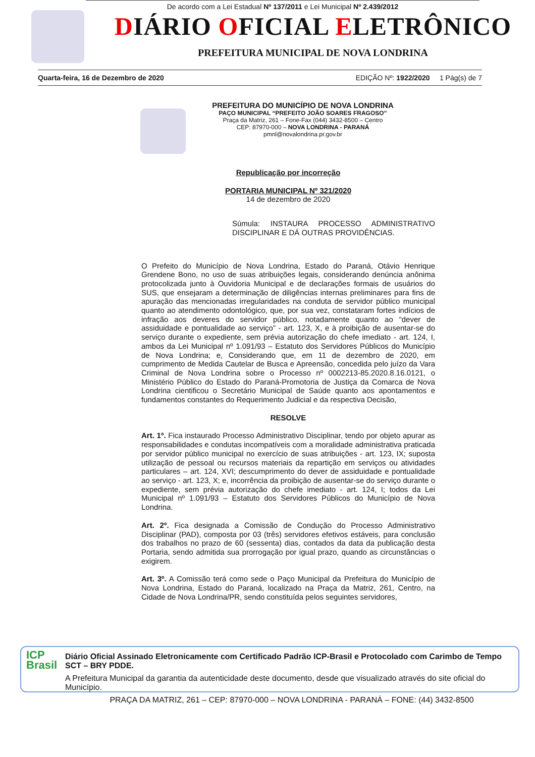De acordo com a Lei Estadual Nº 137/2011 e Lei Municipal Nº 2.439/2012
DIÁRIO OFICIAL ELETRÔNICO
PREFEITURA MUNICIPAL DE NOVA LONDRINA
Quarta-feira, 16 de Dezembro de 2020 EDIÇÃO Nº: 1922/2020 1 Pág(s) de 7
PREFEITURA DO MUNICÍPIO DE NOVA LONDRINA
PAÇO MUNICIPAL “PREFEITO JOÃO SOARES FRAGOSO”
Praça da Matriz, 261 – Fone-Fax (044) 3432-8500 – Centro
CEP: 87970-000 – NOVA LONDRINA - PARANÁ
pmnl@novalondrina.pr.gov.br
Republicação por incorreção
PORTARIA MUNICIPAL Nº 321/2020
14 de dezembro de 2020
Súmula: INSTAURA PROCESSO ADMINISTRATIVO DISCIPLINAR E DÁ OUTRAS PROVIDÊNCIAS.
O Prefeito do Município de Nova Londrina, Estado do Paraná, Otávio Henrique Grendene Bono, no uso de suas atribuições legais, considerando denúncia anônima protocolizada junto à Ouvidoria Municipal e de declarações formais de usuários do SUS, que ensejaram a determinação de diligências internas preliminares para fins de apuração das mencionadas irregularidades na conduta de servidor público municipal quanto ao atendimento odontológico, que, por sua vez, constataram fortes indícios de infração aos deveres do servidor público, notadamente quanto ao “dever de assiduidade e pontualidade ao serviço” - art. 123, X, e à proibição de ausentar-se do serviço durante o expediente, sem prévia autorização do chefe imediato - art. 124, I, ambos da Lei Municipal nº 1.091/93 – Estatuto dos Servidores Públicos do Município de Nova Londrina; e, Considerando que, em 11 de dezembro de 2020, em cumprimento de Medida Cautelar de Busca e Apreensão, concedida pelo juízo da Vara Criminal de Nova Londrina sobre o Processo nº 0002213-85.2020.8.16.0121, o Ministério Público do Estado do Paraná-Promotoria de Justiça da Comarca de Nova Londrina cientificou o Secretário Municipal de Saúde quanto aos apontamentos e fundamentos constantes do Requerimento Judicial e da respectiva Decisão,
RESOLVE
Art. 1º. Fica instaurado Processo Administrativo Disciplinar, tendo por objeto apurar as responsabilidades e condutas incompatíveis com a moralidade administrativa praticada por servidor público municipal no exercício de suas atribuições - art. 123, IX; suposta utilização de pessoal ou recursos materiais da repartição em serviços ou atividades particulares – art. 124, XVI; descumprimento do dever de assiduidade e pontualidade ao serviço - art. 123, X; e, incorrência da proibição de ausentar-se do serviço durante o expediente, sem prévia autorização do chefe imediato - art. 124, I; todos da Lei Municipal nº 1.091/93 – Estatuto dos Servidores Públicos do Município de Nova Londrina.
Art. 2º. Fica designada a Comissão de Condução do Processo Administrativo Disciplinar (PAD), composta por 03 (três) servidores efetivos estáveis, para conclusão dos trabalhos no prazo de 60 (sessenta) dias, contados da data da publicação desta Portaria, sendo admitida sua prorrogação por igual prazo, quando as circunstâncias o exigirem.
Art. 3º. A Comissão terá como sede o Paço Municipal da Prefeitura do Município de Nova Londrina, Estado do Paraná, localizado na Praça da Matriz, 261, Centro, na Cidade de Nova Londrina/PR, sendo constituída pelos seguintes servidores,
ICP
Brasil
Diário Oficial Assinado Eletronicamente com Certificado Padrão ICP-Brasil e Protocolado com Carimbo de Tempo SCT – BRY PDDE.
A Prefeitura Municipal da garantia da autenticidade deste documento, desde que visualizado através do site oficial do Município.
PRAÇA DA MATRIZ, 261 – CEP: 87970-000 – NOVA LONDRINA - PARANÁ – FONE: (44) 3432-8500